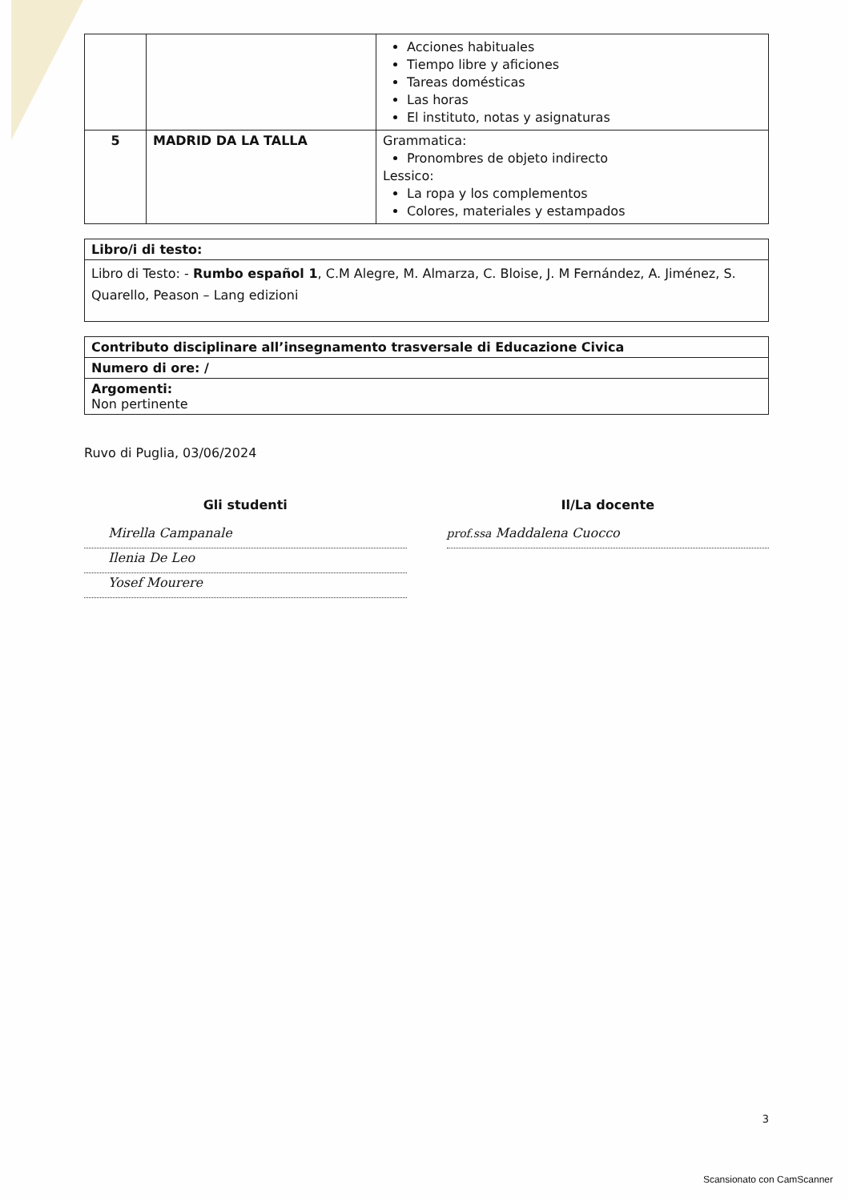| | | Acciones habituales Tiempo libre y aficiones Tareas domésticas Las horas El instituto, notas y asignaturas |
| 5 | MADRID DA LA TALLA | Grammatica: Pronombres de objeto indirecto Lessico: La ropa y los complementos Colores, materiales y estampados |
| Libro/i di testo: |
| Libro di Testo: - Rumbo español 1 , C.M Alegre, M. Almarza, C. Bloise, J. M Fernández, A. Jiménez, S. Quarello, Peason – Lang edizioni |
| Contributo disciplinare all’insegnamento trasversale di Educazione Civica |
| Numero di ore: / |
| Argomenti: Non pertinente |
Ruvo di Puglia, 03/06/2024
Gli studenti
Mirella Campanale
Ilenia De Leo
Yosef Mourere
Il/La docente
prof.ssa Maddalena Cuocco
3
Scansionato con CamScanner